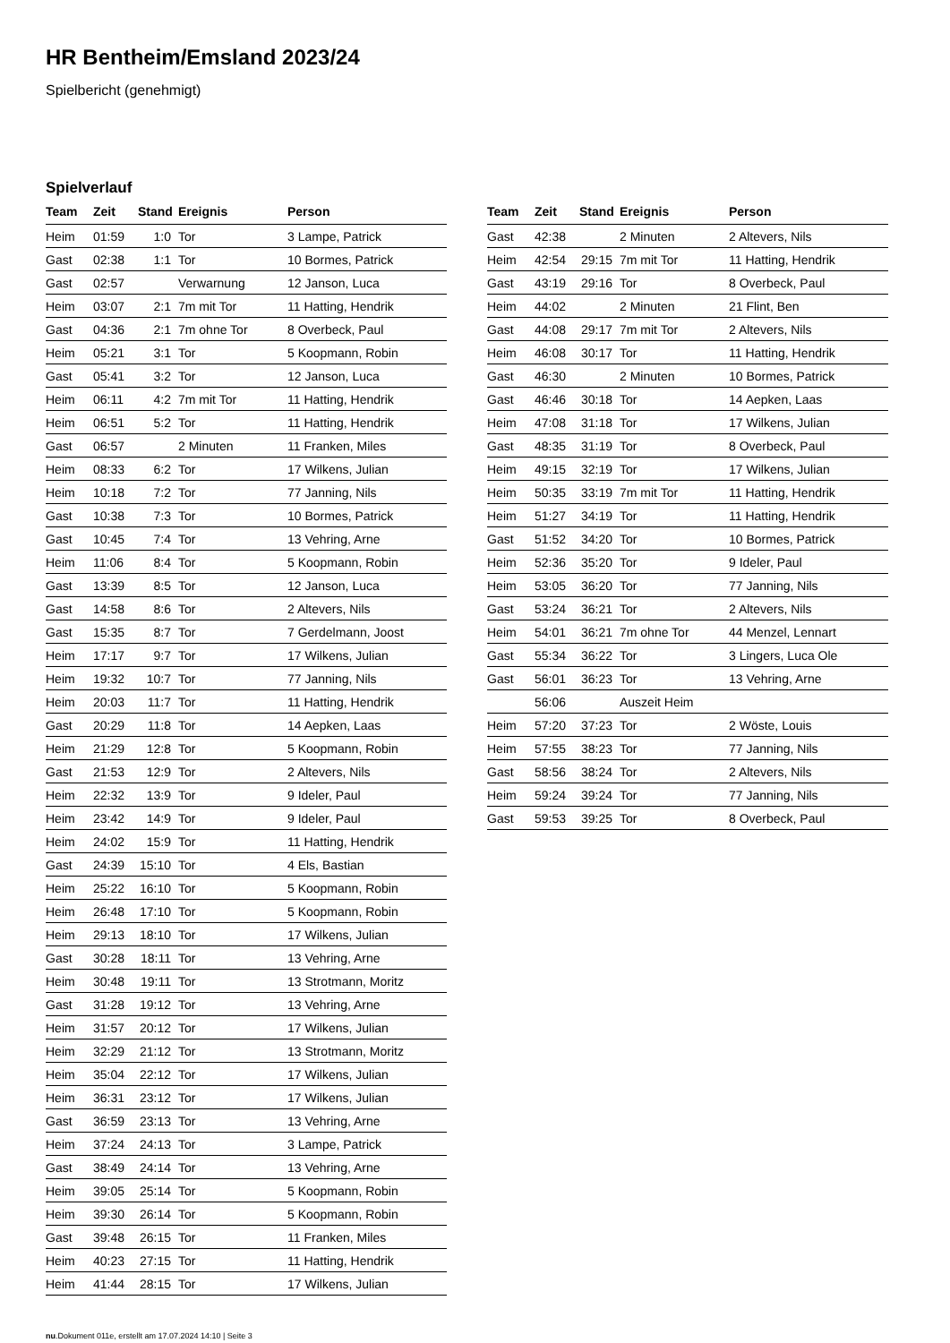HR Bentheim/Emsland 2023/24
Spielbericht (genehmigt)
Spielverlauf
| Team | Zeit | Stand | Ereignis | Person |
| --- | --- | --- | --- | --- |
| Heim | 01:59 | 1:0 | Tor | 3 Lampe, Patrick |
| Gast | 02:38 | 1:1 | Tor | 10 Bormes, Patrick |
| Gast | 02:57 | | Verwarnung | 12 Janson, Luca |
| Heim | 03:07 | 2:1 | 7m mit Tor | 11 Hatting, Hendrik |
| Gast | 04:36 | 2:1 | 7m ohne Tor | 8 Overbeck, Paul |
| Heim | 05:21 | 3:1 | Tor | 5 Koopmann, Robin |
| Gast | 05:41 | 3:2 | Tor | 12 Janson, Luca |
| Heim | 06:11 | 4:2 | 7m mit Tor | 11 Hatting, Hendrik |
| Heim | 06:51 | 5:2 | Tor | 11 Hatting, Hendrik |
| Gast | 06:57 | | 2 Minuten | 11 Franken, Miles |
| Heim | 08:33 | 6:2 | Tor | 17 Wilkens, Julian |
| Heim | 10:18 | 7:2 | Tor | 77 Janning, Nils |
| Gast | 10:38 | 7:3 | Tor | 10 Bormes, Patrick |
| Gast | 10:45 | 7:4 | Tor | 13 Vehring, Arne |
| Heim | 11:06 | 8:4 | Tor | 5 Koopmann, Robin |
| Gast | 13:39 | 8:5 | Tor | 12 Janson, Luca |
| Gast | 14:58 | 8:6 | Tor | 2 Altevers, Nils |
| Gast | 15:35 | 8:7 | Tor | 7 Gerdelmann, Joost |
| Heim | 17:17 | 9:7 | Tor | 17 Wilkens, Julian |
| Heim | 19:32 | 10:7 | Tor | 77 Janning, Nils |
| Heim | 20:03 | 11:7 | Tor | 11 Hatting, Hendrik |
| Gast | 20:29 | 11:8 | Tor | 14 Aepken, Laas |
| Heim | 21:29 | 12:8 | Tor | 5 Koopmann, Robin |
| Gast | 21:53 | 12:9 | Tor | 2 Altevers, Nils |
| Heim | 22:32 | 13:9 | Tor | 9 Ideler, Paul |
| Heim | 23:42 | 14:9 | Tor | 9 Ideler, Paul |
| Heim | 24:02 | 15:9 | Tor | 11 Hatting, Hendrik |
| Gast | 24:39 | 15:10 | Tor | 4 Els, Bastian |
| Heim | 25:22 | 16:10 | Tor | 5 Koopmann, Robin |
| Heim | 26:48 | 17:10 | Tor | 5 Koopmann, Robin |
| Heim | 29:13 | 18:10 | Tor | 17 Wilkens, Julian |
| Gast | 30:28 | 18:11 | Tor | 13 Vehring, Arne |
| Heim | 30:48 | 19:11 | Tor | 13 Strotmann, Moritz |
| Gast | 31:28 | 19:12 | Tor | 13 Vehring, Arne |
| Heim | 31:57 | 20:12 | Tor | 17 Wilkens, Julian |
| Heim | 32:29 | 21:12 | Tor | 13 Strotmann, Moritz |
| Heim | 35:04 | 22:12 | Tor | 17 Wilkens, Julian |
| Heim | 36:31 | 23:12 | Tor | 17 Wilkens, Julian |
| Gast | 36:59 | 23:13 | Tor | 13 Vehring, Arne |
| Heim | 37:24 | 24:13 | Tor | 3 Lampe, Patrick |
| Gast | 38:49 | 24:14 | Tor | 13 Vehring, Arne |
| Heim | 39:05 | 25:14 | Tor | 5 Koopmann, Robin |
| Heim | 39:30 | 26:14 | Tor | 5 Koopmann, Robin |
| Gast | 39:48 | 26:15 | Tor | 11 Franken, Miles |
| Heim | 40:23 | 27:15 | Tor | 11 Hatting, Hendrik |
| Heim | 41:44 | 28:15 | Tor | 17 Wilkens, Julian |
| Team | Zeit | Stand | Ereignis | Person |
| --- | --- | --- | --- | --- |
| Gast | 42:38 | | 2 Minuten | 2 Altevers, Nils |
| Heim | 42:54 | 29:15 | 7m mit Tor | 11 Hatting, Hendrik |
| Gast | 43:19 | 29:16 | Tor | 8 Overbeck, Paul |
| Heim | 44:02 | | 2 Minuten | 21 Flint, Ben |
| Gast | 44:08 | 29:17 | 7m mit Tor | 2 Altevers, Nils |
| Heim | 46:08 | 30:17 | Tor | 11 Hatting, Hendrik |
| Gast | 46:30 | | 2 Minuten | 10 Bormes, Patrick |
| Gast | 46:46 | 30:18 | Tor | 14 Aepken, Laas |
| Heim | 47:08 | 31:18 | Tor | 17 Wilkens, Julian |
| Gast | 48:35 | 31:19 | Tor | 8 Overbeck, Paul |
| Heim | 49:15 | 32:19 | Tor | 17 Wilkens, Julian |
| Heim | 50:35 | 33:19 | 7m mit Tor | 11 Hatting, Hendrik |
| Heim | 51:27 | 34:19 | Tor | 11 Hatting, Hendrik |
| Gast | 51:52 | 34:20 | Tor | 10 Bormes, Patrick |
| Heim | 52:36 | 35:20 | Tor | 9 Ideler, Paul |
| Heim | 53:05 | 36:20 | Tor | 77 Janning, Nils |
| Gast | 53:24 | 36:21 | Tor | 2 Altevers, Nils |
| Heim | 54:01 | 36:21 | 7m ohne Tor | 44 Menzel, Lennart |
| Gast | 55:34 | 36:22 | Tor | 3 Lingers, Luca Ole |
| Gast | 56:01 | 36:23 | Tor | 13 Vehring, Arne |
| | 56:06 | | Auszeit Heim | |
| Heim | 57:20 | 37:23 | Tor | 2 Wöste, Louis |
| Heim | 57:55 | 38:23 | Tor | 77 Janning, Nils |
| Gast | 58:56 | 38:24 | Tor | 2 Altevers, Nils |
| Heim | 59:24 | 39:24 | Tor | 77 Janning, Nils |
| Gast | 59:53 | 39:25 | Tor | 8 Overbeck, Paul |
nu.Dokument 011e, erstellt am 17.07.2024 14:10 | Seite 3